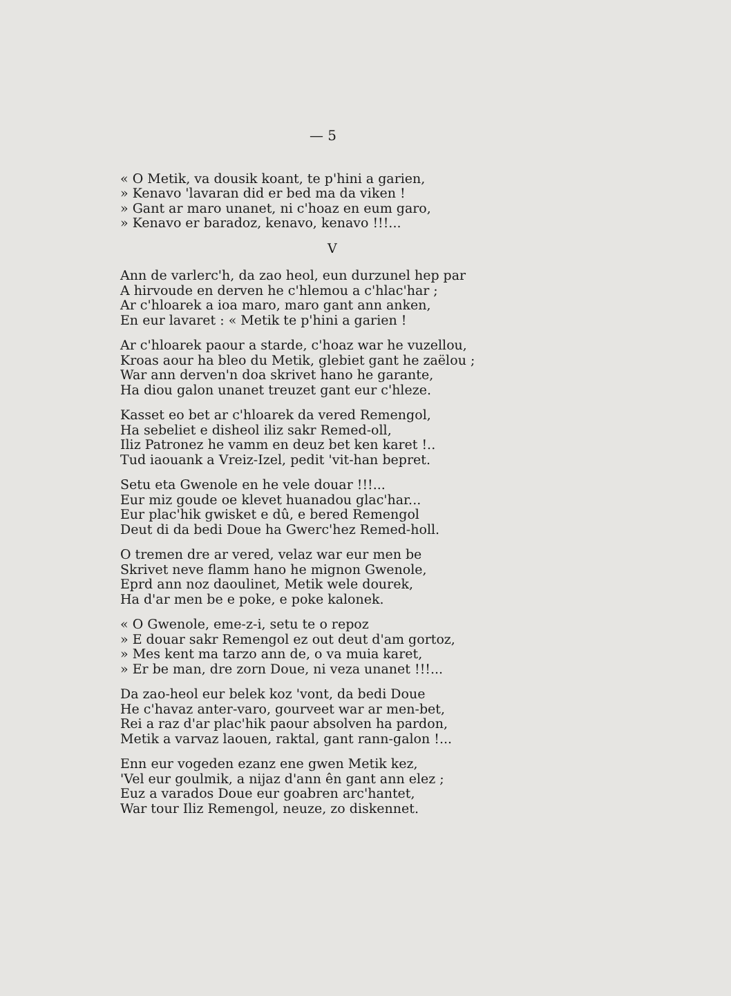— 5
« O Metik, va dousik koant, te p'hini a garien,
» Kenavo 'lavaran did er bed ma da viken !
» Gant ar maro unanet, ni c'hoaz en eum garo,
» Kenavo er baradoz, kenavo, kenavo !!!...
V
Ann de varlerc'h, da zao heol, eun durzunel hep par
A hirvoude en derven he c'hlemou a c'hlac'har ;
Ar c'hloarek a ioa maro, maro gant ann anken,
En eur lavaret : « Metik te p'hini a garien !
Ar c'hloarek paour a starde, c'hoaz war he vuzellou,
Kroas aour ha bleo du Metik, glebiet gant he zaëlou ;
War ann derven'n doa skrivet hano he garante,
Ha diou galon unanet treuzet gant eur c'hleze.
Kasset eo bet ar c'hloarek da vered Remengol,
Ha sebeliet e disheol iliz sakr Remed-oll,
Iliz Patronez he vamm en deuz bet ken karet !..
Tud iaouank a Vreiz-Izel, pedit 'vit-han bepret.
Setu eta Gwenole en he vele douar !!!...
Eur miz goude oe klevet huanadou glac'har...
Eur plac'hik gwisket e dû, e bered Remengol
Deut di da bedi Doue ha Gwerc'hez Remed-holl.
O tremen dre ar vered, velaz war eur men be
Skrivet neve flamm hano he mignon Gwenole,
Eprd ann noz daoulinet, Metik wele dourek,
Ha d'ar men be e poke, e poke kalonek.
« O Gwenole, eme-z-i, setu te o repoz
» E douar sakr Remengol ez out deut d'am gortoz,
» Mes kent ma tarzo ann de, o va muia karet,
» Er be man, dre zorn Doue, ni veza unanet !!!...
Da zao-heol eur belek koz 'vont, da bedi Doue
He c'havaz anter-varo, gourveet war ar men-bet,
Rei a raz d'ar plac'hik paour absolven ha pardon,
Metik a varvaz laouen, raktal, gant rann-galon !...
Enn eur vogeden ezanz ene gwen Metik kez,
'Vel eur goulmik, a nijaz d'ann ên gant ann elez ;
Euz a varados Doue eur goabren arc'hantet,
War tour Iliz Remengol, neuze, zo diskennet.